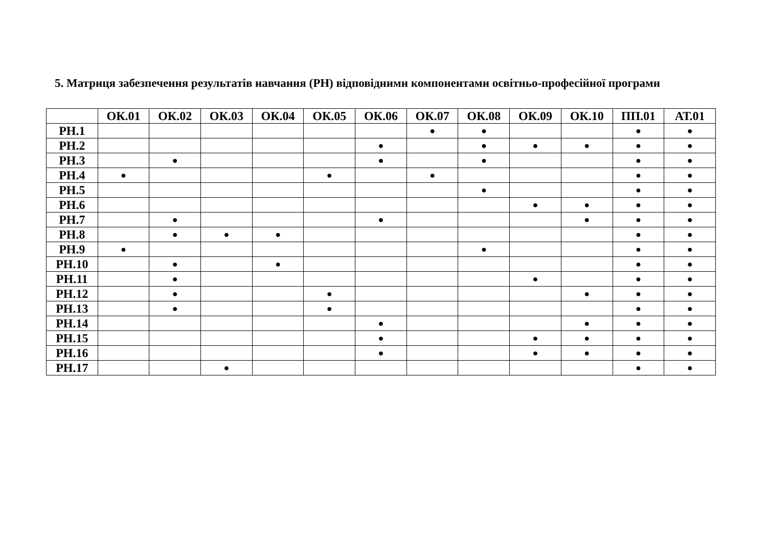5. Матриця забезпечення результатів навчання (РН) відповідними компонентами освітньо-професійної програми
| | ОК.01 | ОК.02 | ОК.03 | ОК.04 | ОК.05 | ОК.06 | ОК.07 | ОК.08 | ОК.09 | ОК.10 | ПП.01 | АТ.01 |
| --- | --- | --- | --- | --- | --- | --- | --- | --- | --- | --- | --- | --- |
| РН.1 | | | | | | | ● | ● | | | ● | ● |
| РН.2 | | | | | | ● | | ● | ● | ● | ● | ● |
| РН.3 | | ● | | | | ● | | ● | | | ● | ● |
| РН.4 | ● | | | | ● | | ● | | | | ● | ● |
| РН.5 | | | | | | | | ● | | | ● | ● |
| РН.6 | | | | | | | | | ● | ● | ● | ● |
| РН.7 | | ● | | | | ● | | | | ● | ● | ● |
| РН.8 | | ● | ● | ● | | | | | | | ● | ● |
| РН.9 | ● | | | | | | | ● | | | ● | ● |
| РН.10 | | ● | | ● | | | | | | | ● | ● |
| РН.11 | | ● | | | | | | | ● | | ● | ● |
| РН.12 | | ● | | | ● | | | | | ● | ● | ● |
| РН.13 | | ● | | | ● | | | | | | ● | ● |
| РН.14 | | | | | | ● | | | | ● | ● | ● |
| РН.15 | | | | | | ● | | | ● | ● | ● | ● |
| РН.16 | | | | | | ● | | | ● | ● | ● | ● |
| РН.17 | | | ● | | | | | | | | ● | ● |